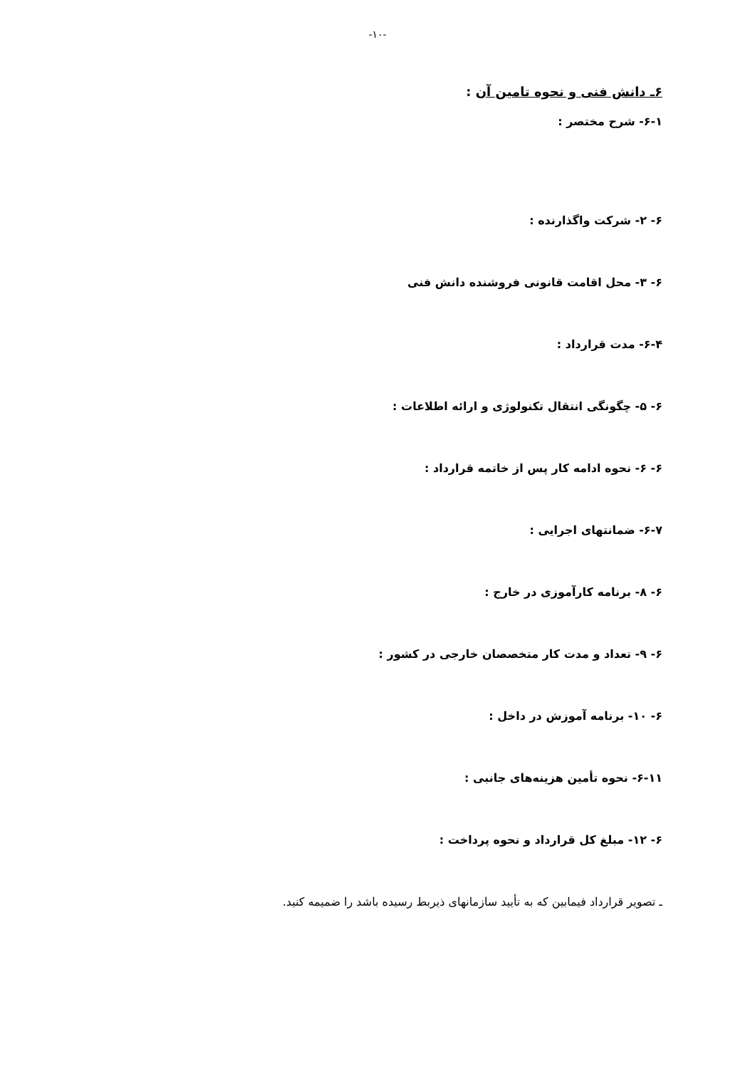-۱۰-
۶ـ دانش فنی و نحوه تامین آن :
۶-۱- شرح مختصر :
۶- ۲- شرکت واگذارنده :
۶- ۳- محل اقامت قانونی فروشنده دانش فنی
۶-۴- مدت قرارداد :
۶- ۵- چگونگی انتقال تکنولوژی و ارائه اطلاعات :
۶- ۶- نحوه ادامه کار پس از خاتمه قرارداد :
۶-۷- ضمانتهای اجرایی :
۶- ۸- برنامه کارآموزی در خارج :
۶- ۹- تعداد و مدت کار متخصصان خارجی در کشور :
۶- ۱۰- برنامه آموزش در داخل :
۶-۱۱- نحوه تأمین هزینه‌های جانبی :
۶- ۱۲- مبلغ کل قرارداد و نحوه پرداخت :
ـ تصویر قرارداد فیمابین که به تأیید سازمانهای ذیربط رسیده باشد را ضمیمه کنید.